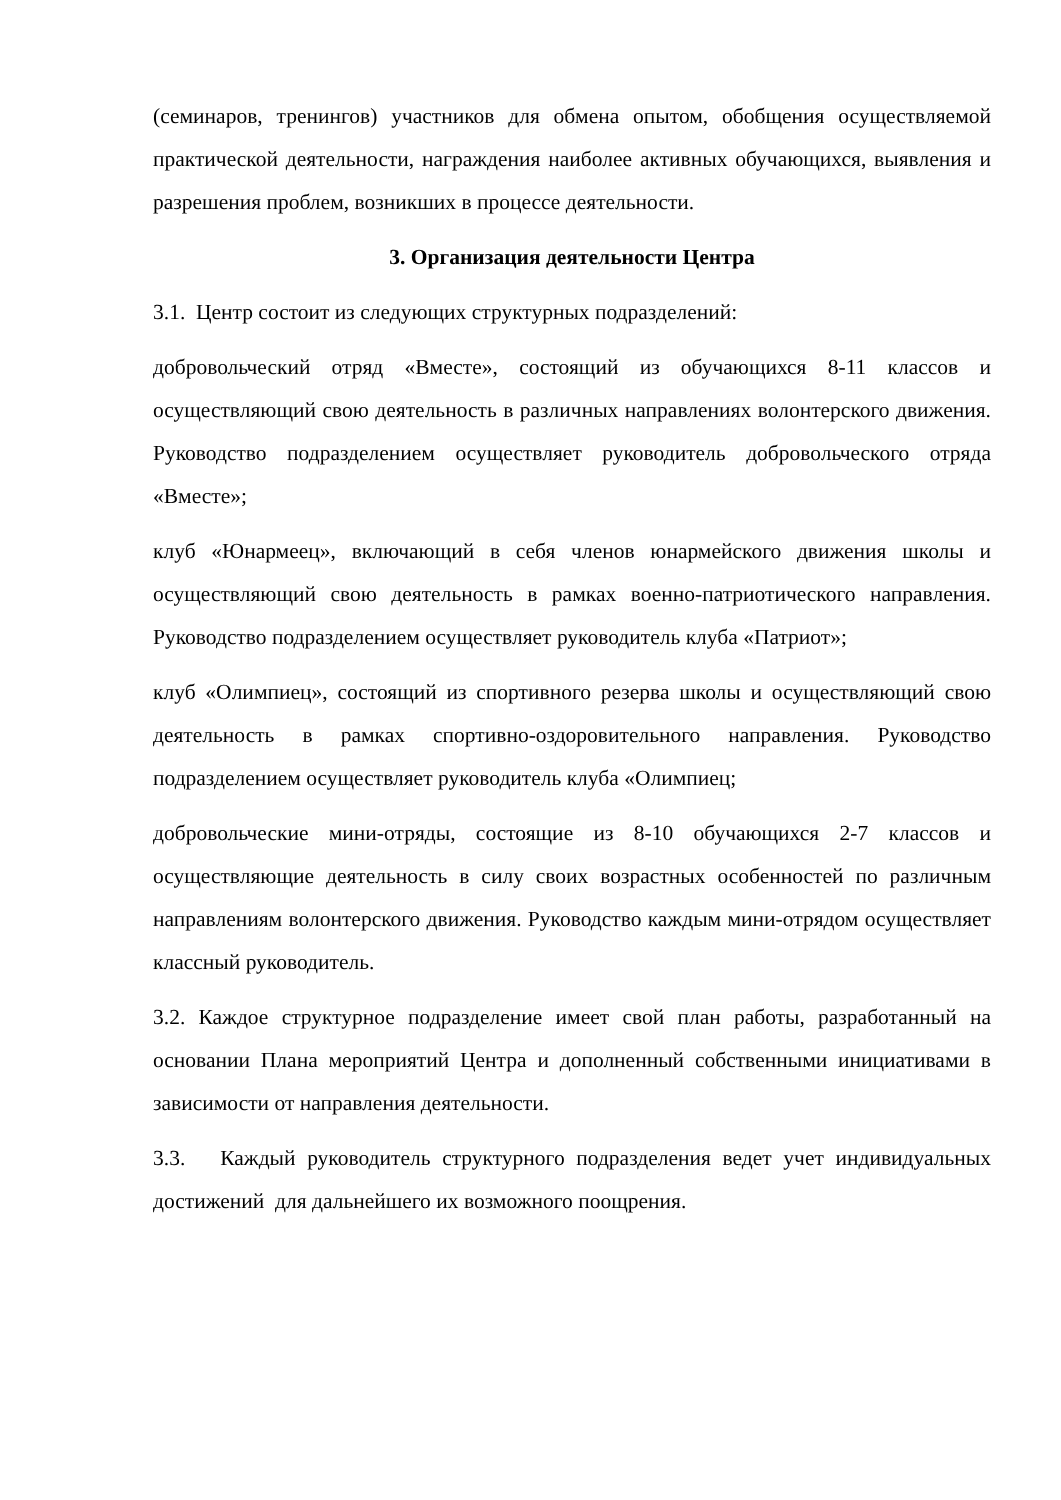(семинаров, тренингов) участников для обмена опытом, обобщения осуществляемой практической деятельности, награждения наиболее активных обучающихся, выявления и разрешения проблем, возникших в процессе деятельности.
3. Организация деятельности Центра
3.1. Центр состоит из следующих структурных подразделений:
добровольческий отряд «Вместе», состоящий из обучающихся 8-11 классов и осуществляющий свою деятельность в различных направлениях волонтерского движения. Руководство подразделением осуществляет руководитель добровольческого отряда «Вместе»;
клуб «Юнармеец», включающий в себя членов юнармейского движения школы и осуществляющий свою деятельность в рамках военно-патриотического направления. Руководство подразделением осуществляет руководитель клуба «Патриот»;
клуб «Олимпиец», состоящий из спортивного резерва школы и осуществляющий свою деятельность в рамках спортивно-оздоровительного направления. Руководство подразделением осуществляет руководитель клуба «Олимпиец;
добровольческие мини-отряды, состоящие из 8-10 обучающихся 2-7 классов и осуществляющие деятельность в силу своих возрастных особенностей по различным направлениям волонтерского движения. Руководство каждым мини-отрядом осуществляет классный руководитель.
3.2. Каждое структурное подразделение имеет свой план работы, разработанный на основании Плана мероприятий Центра и дополненный собственными инициативами в зависимости от направления деятельности.
3.3. Каждый руководитель структурного подразделения ведет учет индивидуальных достижений для дальнейшего их возможного поощрения.